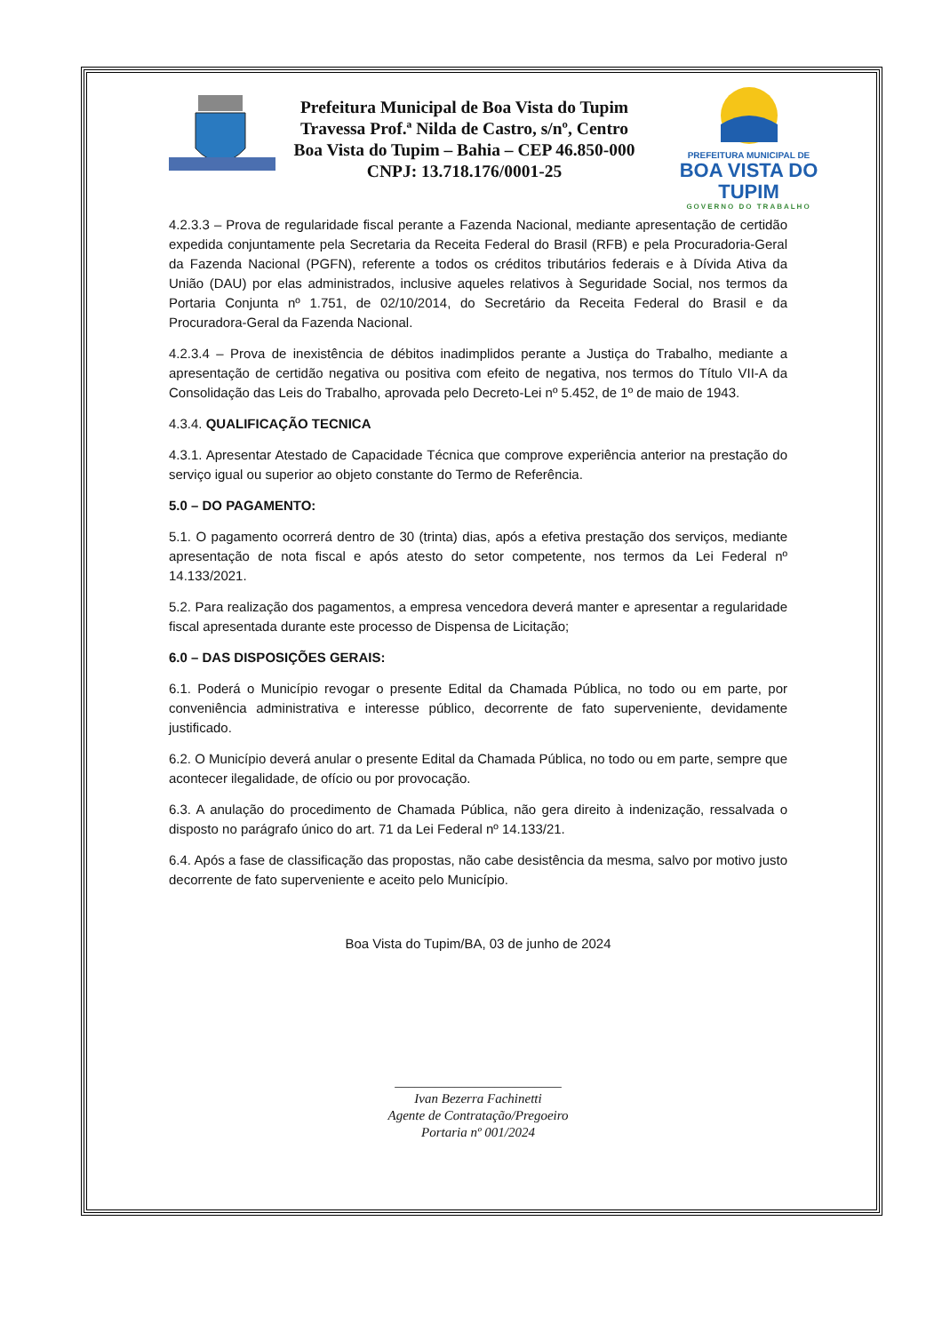Prefeitura Municipal de Boa Vista do Tupim
Travessa Prof.ª Nilda de Castro, s/nº, Centro
Boa Vista do Tupim – Bahia – CEP 46.850-000
CNPJ: 13.718.176/0001-25
PREFEITURA MUNICIPAL DE
BOA VISTA DO TUPIM
GOVERNO DO TRABALHO
4.2.3.3 – Prova de regularidade fiscal perante a Fazenda Nacional, mediante apresentação de certidão expedida conjuntamente pela Secretaria da Receita Federal do Brasil (RFB) e pela Procuradoria-Geral da Fazenda Nacional (PGFN), referente a todos os créditos tributários federais e à Dívida Ativa da União (DAU) por elas administrados, inclusive aqueles relativos à Seguridade Social, nos termos da Portaria Conjunta nº 1.751, de 02/10/2014, do Secretário da Receita Federal do Brasil e da Procuradora-Geral da Fazenda Nacional.
4.2.3.4 – Prova de inexistência de débitos inadimplidos perante a Justiça do Trabalho, mediante a apresentação de certidão negativa ou positiva com efeito de negativa, nos termos do Título VII-A da Consolidação das Leis do Trabalho, aprovada pelo Decreto-Lei nº 5.452, de 1º de maio de 1943.
4.3.4. QUALIFICAÇÃO TECNICA
4.3.1. Apresentar Atestado de Capacidade Técnica que comprove experiência anterior na prestação do serviço igual ou superior ao objeto constante do Termo de Referência.
5.0 – DO PAGAMENTO:
5.1. O pagamento ocorrerá dentro de 30 (trinta) dias, após a efetiva prestação dos serviços, mediante apresentação de nota fiscal e após atesto do setor competente, nos termos da Lei Federal nº 14.133/2021.
5.2. Para realização dos pagamentos, a empresa vencedora deverá manter e apresentar a regularidade fiscal apresentada durante este processo de Dispensa de Licitação;
6.0 – DAS DISPOSIÇÕES GERAIS:
6.1. Poderá o Município revogar o presente Edital da Chamada Pública, no todo ou em parte, por conveniência administrativa e interesse público, decorrente de fato superveniente, devidamente justificado.
6.2. O Município deverá anular o presente Edital da Chamada Pública, no todo ou em parte, sempre que acontecer ilegalidade, de ofício ou por provocação.
6.3. A anulação do procedimento de Chamada Pública, não gera direito à indenização, ressalvada o disposto no parágrafo único do art. 71 da Lei Federal nº 14.133/21.
6.4. Após a fase de classificação das propostas, não cabe desistência da mesma, salvo por motivo justo decorrente de fato superveniente e aceito pelo Município.
Boa Vista do Tupim/BA, 03 de junho de 2024
_________________________
Ivan Bezerra Fachinetti
Agente de Contratação/Pregoeiro
Portaria nº 001/2024